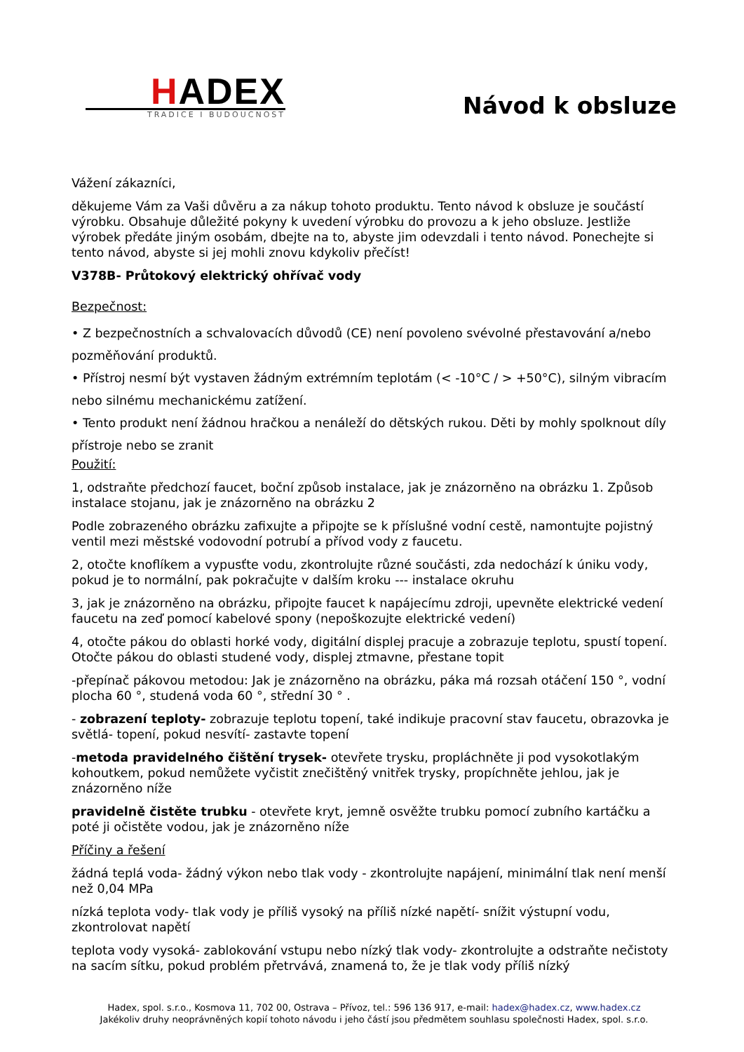HADEX
TRADICE I BUDOUCNOST
Návod k obsluze
Vážení zákazníci,
děkujeme Vám za Vaši důvěru a za nákup tohoto produktu. Tento návod k obsluze je součástí výrobku. Obsahuje důležité pokyny k uvedení výrobku do provozu a k jeho obsluze. Jestliže výrobek předáte jiným osobám, dbejte na to, abyste jim odevzdali i tento návod. Ponechejte si tento návod, abyste si jej mohli znovu kdykoliv přečíst!
V378B- Průtokový elektrický ohřívač vody
Bezpečnost:
• Z bezpečnostních a schvalovacích důvodů (CE) není povoleno svévolné přestavování a/nebo pozměňování produktů.
• Přístroj nesmí být vystaven žádným extrémním teplotám (< -10°C / > +50°C), silným vibracím nebo silnému mechanickému zatížení.
• Tento produkt není žádnou hračkou a nenáleží do dětských rukou. Děti by mohly spolknout díly přístroje nebo se zranit
Použití:
1, odstraňte předchozí faucet, boční způsob instalace, jak je znázorněno na obrázku 1. Způsob instalace stojanu, jak je znázorněno na obrázku 2
Podle zobrazeného obrázku zafixujte a připojte se k příslušné vodní cestě, namontujte pojistný ventil mezi městské vodovodní potrubí a přívod vody z faucetu.
2, otočte knoflíkem a vypusťte vodu, zkontrolujte různé součásti, zda nedochází k úniku vody, pokud je to normální, pak pokračujte v dalším kroku --- instalace okruhu
3, jak je znázorněno na obrázku, připojte faucet k napájecímu zdroji, upevněte elektrické vedení faucetu na zeď pomocí kabelové spony (nepoškozujte elektrické vedení)
4, otočte pákou do oblasti horké vody, digitální displej pracuje a zobrazuje teplotu, spustí topení. Otočte pákou do oblasti studené vody, displej ztmavne, přestane topit
-přepínač pákovou metodou: Jak je znázorněno na obrázku, páka má rozsah otáčení 150 °, vodní plocha 60 °, studená voda 60 °, střední 30 ° .
- zobrazení teploty- zobrazuje teplotu topení, také indikuje pracovní stav faucetu, obrazovka je světlá- topení, pokud nesvítí- zastavte topení
-metoda pravidelného čištění trysek- otevřete trysku, propláchněte ji pod vysokotlakým kohoutkem, pokud nemůžete vyčistit znečištěný vnitřek trysky, propíchněte jehlou, jak je znázorněno níže
pravidelně čistěte trubku - otevřete kryt, jemně osvěžte trubku pomocí zubního kartáčku a poté ji očistěte vodou, jak je znázorněno níže
Příčiny a řešení
žádná teplá voda- žádný výkon nebo tlak vody - zkontrolujte napájení, minimální tlak není menší než 0,04 MPa
nízká teplota vody- tlak vody je příliš vysoký na příliš nízké napětí- snížit výstupní vodu, zkontrolovat napětí
teplota vody vysoká- zablokování vstupu nebo nízký tlak vody- zkontrolujte a odstraňte nečistoty na sacím sítku, pokud problém přetrvává, znamená to, že je tlak vody příliš nízký
Hadex, spol. s.r.o., Kosmova 11, 702 00, Ostrava – Přívoz, tel.: 596 136 917, e-mail: hadex@hadex.cz, www.hadex.cz
Jakékoliv druhy neoprávněných kopií tohoto návodu i jeho částí jsou předmětem souhlasu společnosti Hadex, spol. s.r.o.